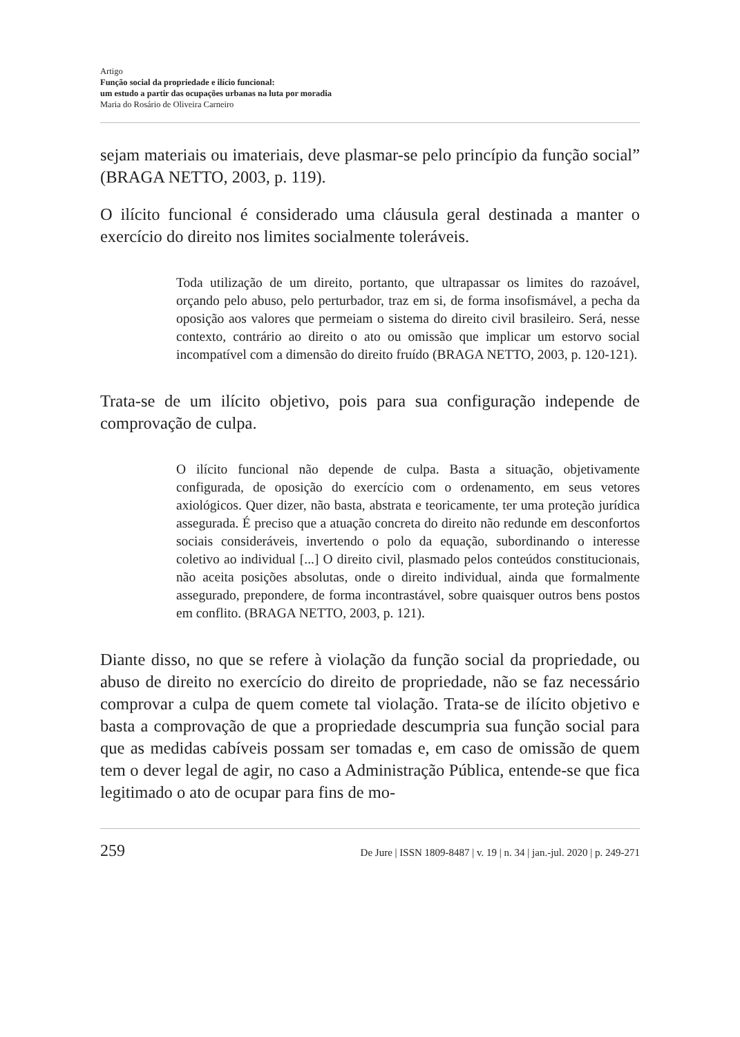Artigo
Função social da propriedade e ilício funcional:
um estudo a partir das ocupações urbanas na luta por moradia
Maria do Rosário de Oliveira Carneiro
sejam materiais ou imateriais, deve plasmar-se pelo princípio da função social” (BRAGA NETTO, 2003, p. 119).
O ilícito funcional é considerado uma cláusula geral destinada a manter o exercício do direito nos limites socialmente toleráveis.
Toda utilização de um direito, portanto, que ultrapassar os limites do razoável, orçando pelo abuso, pelo perturbador, traz em si, de forma insofismável, a pecha da oposição aos valores que permeiam o sistema do direito civil brasileiro. Será, nesse contexto, contrário ao direito o ato ou omissão que implicar um estorvo social incompatível com a dimensão do direito fruído (BRAGA NETTO, 2003, p. 120-121).
Trata-se de um ilícito objetivo, pois para sua configuração independe de comprovação de culpa.
O ilícito funcional não depende de culpa. Basta a situação, objetivamente configurada, de oposição do exercício com o ordenamento, em seus vetores axiológicos. Quer dizer, não basta, abstrata e teoricamente, ter uma proteção jurídica assegurada. É preciso que a atuação concreta do direito não redunde em desconfortos sociais consideráveis, invertendo o polo da equação, subordinando o interesse coletivo ao individual [...] O direito civil, plasmado pelos conteúdos constitucionais, não aceita posições absolutas, onde o direito individual, ainda que formalmente assegurado, prepondere, de forma incontrastável, sobre quaisquer outros bens postos em conflito. (BRAGA NETTO, 2003, p. 121).
Diante disso, no que se refere à violação da função social da propriedade, ou abuso de direito no exercício do direito de propriedade, não se faz necessário comprovar a culpa de quem comete tal violação. Trata-se de ilícito objetivo e basta a comprovação de que a propriedade descumpria sua função social para que as medidas cabíveis possam ser tomadas e, em caso de omissão de quem tem o dever legal de agir, no caso a Administração Pública, entende-se que fica legitimado o ato de ocupar para fins de mo-
259 De Jure | ISSN 1809-8487 | v. 19 | n. 34 | jan.-jul. 2020 | p. 249-271